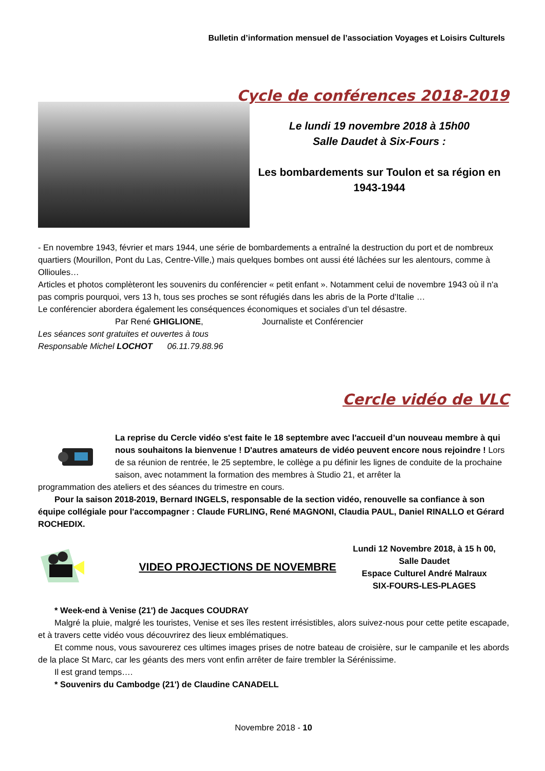Bulletin d’information mensuel de l’association Voyages et Loisirs Culturels
Cycle de conférences 2018-2019
Le lundi 19 novembre 2018 à 15h00
Salle Daudet à Six-Fours :
Les bombardements sur Toulon et sa région en 1943-1944
- En novembre 1943, février et mars 1944, une série de bombardements a entraîné la destruction du port et de nombreux quartiers (Mourillon, Pont du Las, Centre-Ville,) mais quelques bombes ont aussi été lâchées sur les alentours, comme à Ollioules…
Articles et photos complèteront les souvenirs du conférencier « petit enfant ». Notamment celui de novembre 1943 où il n'a pas compris pourquoi, vers 13 h, tous ses proches se sont réfugiés dans les abris de la Porte d'Italie …
Le conférencier abordera également les conséquences économiques et sociales d’un tel désastre.
Par René GHIGLIONE, Journaliste et Conférencier
Les séances sont gratuites et ouvertes à tous
Responsable Michel LOCHOT 06.11.79.88.96
Cercle vidéo de VLC
La reprise du Cercle vidéo s'est faite le 18 septembre avec l'accueil d’un nouveau membre à qui nous souhaitons la bienvenue ! D'autres amateurs de vidéo peuvent encore nous rejoindre ! Lors de sa réunion de rentrée, le 25 septembre, le collège a pu définir les lignes de conduite de la prochaine saison, avec notamment la formation des membres à Studio 21, et arrêter la
programmation des ateliers et des séances du trimestre en cours.
Pour la saison 2018-2019, Bernard INGELS, responsable de la section vidéo, renouvelle sa confiance à son équipe collégiale pour l'accompagner : Claude FURLING, René MAGNONI, Claudia PAUL, Daniel RINALLO et Gérard ROCHEDIX.
VIDEO PROJECTIONS DE NOVEMBRE
Lundi 12 Novembre 2018, à 15 h 00,
Salle Daudet
Espace Culturel André Malraux
SIX-FOURS-LES-PLAGES
* Week-end à Venise (21') de Jacques COUDRAY
Malgré la pluie, malgré les touristes, Venise et ses îles restent irrésistibles, alors suivez-nous pour cette petite escapade, et à travers cette vidéo vous découvrirez des lieux emblématiques.
Et comme nous, vous savourerez ces ultimes images prises de notre bateau de croisière, sur le campanile et les abords de la place St Marc, car les géants des mers vont enfin arrêter de faire trembler la Sérénissime.
Il est grand temps….
* Souvenirs du Cambodge (21') de Claudine CANADELL
Novembre 2018 - 10